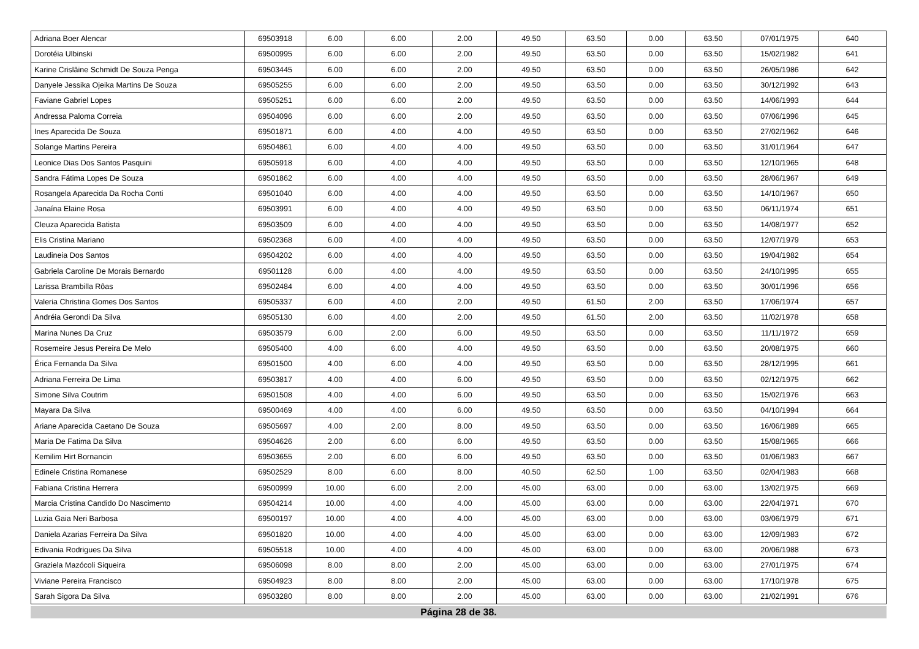| Adriana Boer Alencar | 69503918 | 6.00 | 6.00 | 2.00 | 49.50 | 63.50 | 0.00 | 63.50 | 07/01/1975 | 640 |
| Dorotéia Ulbinski | 69500995 | 6.00 | 6.00 | 2.00 | 49.50 | 63.50 | 0.00 | 63.50 | 15/02/1982 | 641 |
| Karine Crislâine Schmidt De Souza Penga | 69503445 | 6.00 | 6.00 | 2.00 | 49.50 | 63.50 | 0.00 | 63.50 | 26/05/1986 | 642 |
| Danyele Jessika Ojeika Martins De Souza | 69505255 | 6.00 | 6.00 | 2.00 | 49.50 | 63.50 | 0.00 | 63.50 | 30/12/1992 | 643 |
| Faviane Gabriel Lopes | 69505251 | 6.00 | 6.00 | 2.00 | 49.50 | 63.50 | 0.00 | 63.50 | 14/06/1993 | 644 |
| Andressa Paloma Correia | 69504096 | 6.00 | 6.00 | 2.00 | 49.50 | 63.50 | 0.00 | 63.50 | 07/06/1996 | 645 |
| Ines Aparecida De Souza | 69501871 | 6.00 | 4.00 | 4.00 | 49.50 | 63.50 | 0.00 | 63.50 | 27/02/1962 | 646 |
| Solange Martins Pereira | 69504861 | 6.00 | 4.00 | 4.00 | 49.50 | 63.50 | 0.00 | 63.50 | 31/01/1964 | 647 |
| Leonice Dias Dos Santos Pasquini | 69505918 | 6.00 | 4.00 | 4.00 | 49.50 | 63.50 | 0.00 | 63.50 | 12/10/1965 | 648 |
| Sandra Fátima Lopes De Souza | 69501862 | 6.00 | 4.00 | 4.00 | 49.50 | 63.50 | 0.00 | 63.50 | 28/06/1967 | 649 |
| Rosangela Aparecida Da Rocha Conti | 69501040 | 6.00 | 4.00 | 4.00 | 49.50 | 63.50 | 0.00 | 63.50 | 14/10/1967 | 650 |
| Janaína Elaine Rosa | 69503991 | 6.00 | 4.00 | 4.00 | 49.50 | 63.50 | 0.00 | 63.50 | 06/11/1974 | 651 |
| Cleuza Aparecida Batista | 69503509 | 6.00 | 4.00 | 4.00 | 49.50 | 63.50 | 0.00 | 63.50 | 14/08/1977 | 652 |
| Elis Cristina Mariano | 69502368 | 6.00 | 4.00 | 4.00 | 49.50 | 63.50 | 0.00 | 63.50 | 12/07/1979 | 653 |
| Laudineia Dos Santos | 69504202 | 6.00 | 4.00 | 4.00 | 49.50 | 63.50 | 0.00 | 63.50 | 19/04/1982 | 654 |
| Gabriela Caroline De Morais Bernardo | 69501128 | 6.00 | 4.00 | 4.00 | 49.50 | 63.50 | 0.00 | 63.50 | 24/10/1995 | 655 |
| Larissa Brambilla Rôas | 69502484 | 6.00 | 4.00 | 4.00 | 49.50 | 63.50 | 0.00 | 63.50 | 30/01/1996 | 656 |
| Valeria Christina Gomes Dos Santos | 69505337 | 6.00 | 4.00 | 2.00 | 49.50 | 61.50 | 2.00 | 63.50 | 17/06/1974 | 657 |
| Andréia Gerondi Da Silva | 69505130 | 6.00 | 4.00 | 2.00 | 49.50 | 61.50 | 2.00 | 63.50 | 11/02/1978 | 658 |
| Marina Nunes Da Cruz | 69503579 | 6.00 | 2.00 | 6.00 | 49.50 | 63.50 | 0.00 | 63.50 | 11/11/1972 | 659 |
| Rosemeire Jesus Pereira De Melo | 69505400 | 4.00 | 6.00 | 4.00 | 49.50 | 63.50 | 0.00 | 63.50 | 20/08/1975 | 660 |
| Érica Fernanda Da Silva | 69501500 | 4.00 | 6.00 | 4.00 | 49.50 | 63.50 | 0.00 | 63.50 | 28/12/1995 | 661 |
| Adriana Ferreira De Lima | 69503817 | 4.00 | 4.00 | 6.00 | 49.50 | 63.50 | 0.00 | 63.50 | 02/12/1975 | 662 |
| Simone Silva Coutrim | 69501508 | 4.00 | 4.00 | 6.00 | 49.50 | 63.50 | 0.00 | 63.50 | 15/02/1976 | 663 |
| Mayara Da Silva | 69500469 | 4.00 | 4.00 | 6.00 | 49.50 | 63.50 | 0.00 | 63.50 | 04/10/1994 | 664 |
| Ariane Aparecida Caetano De Souza | 69505697 | 4.00 | 2.00 | 8.00 | 49.50 | 63.50 | 0.00 | 63.50 | 16/06/1989 | 665 |
| Maria De Fatima Da Silva | 69504626 | 2.00 | 6.00 | 6.00 | 49.50 | 63.50 | 0.00 | 63.50 | 15/08/1965 | 666 |
| Kemilim Hirt Bornancin | 69503655 | 2.00 | 6.00 | 6.00 | 49.50 | 63.50 | 0.00 | 63.50 | 01/06/1983 | 667 |
| Edinele Cristina Romanese | 69502529 | 8.00 | 6.00 | 8.00 | 40.50 | 62.50 | 1.00 | 63.50 | 02/04/1983 | 668 |
| Fabiana Cristina Herrera | 69500999 | 10.00 | 6.00 | 2.00 | 45.00 | 63.00 | 0.00 | 63.00 | 13/02/1975 | 669 |
| Marcia Cristina Candido Do Nascimento | 69504214 | 10.00 | 4.00 | 4.00 | 45.00 | 63.00 | 0.00 | 63.00 | 22/04/1971 | 670 |
| Luzia Gaia Neri Barbosa | 69500197 | 10.00 | 4.00 | 4.00 | 45.00 | 63.00 | 0.00 | 63.00 | 03/06/1979 | 671 |
| Daniela Azarias Ferreira Da Silva | 69501820 | 10.00 | 4.00 | 4.00 | 45.00 | 63.00 | 0.00 | 63.00 | 12/09/1983 | 672 |
| Edivania Rodrigues Da Silva | 69505518 | 10.00 | 4.00 | 4.00 | 45.00 | 63.00 | 0.00 | 63.00 | 20/06/1988 | 673 |
| Graziela Mazócoli Siqueira | 69506098 | 8.00 | 8.00 | 2.00 | 45.00 | 63.00 | 0.00 | 63.00 | 27/01/1975 | 674 |
| Viviane Pereira Francisco | 69504923 | 8.00 | 8.00 | 2.00 | 45.00 | 63.00 | 0.00 | 63.00 | 17/10/1978 | 675 |
| Sarah Sigora Da Silva | 69503280 | 8.00 | 8.00 | 2.00 | 45.00 | 63.00 | 0.00 | 63.00 | 21/02/1991 | 676 |
Página 28 de 38.